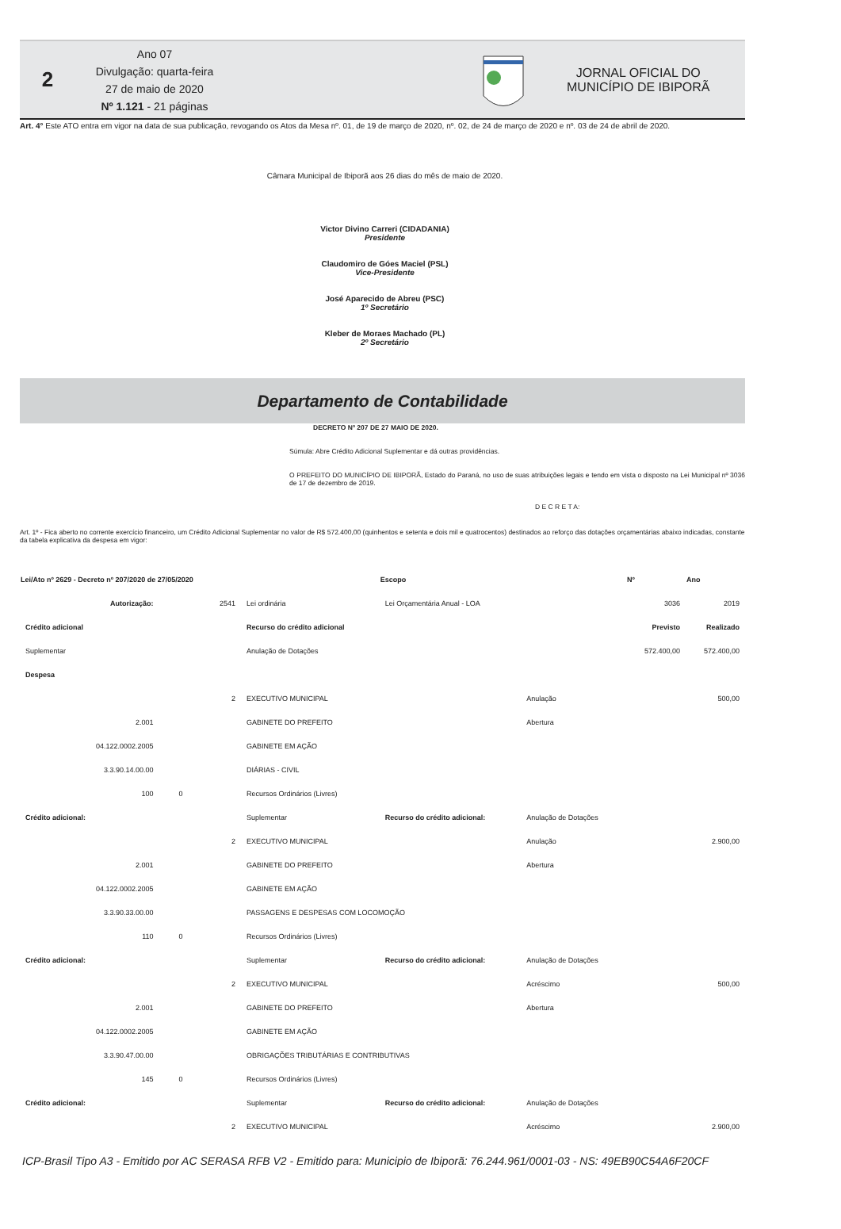2
Ano 07
Divulgação: quarta-feira
27 de maio de 2020
Nº 1.121 - 21 páginas
JORNAL OFICIAL DO
MUNICÍPIO DE IBIPORÃ
Art. 4° Este ATO entra em vigor na data de sua publicação, revogando os Atos da Mesa nº. 01, de 19 de março de 2020, nº. 02, de 24 de março de 2020 e nº. 03 de 24 de abril de 2020.
Câmara Municipal de Ibiporã aos 26 dias do mês de maio de 2020.
Victor Divino Carreri (CIDADANIA)
Presidente
Claudomiro de Góes Maciel (PSL)
Vice-Presidente
José Aparecido de Abreu (PSC)
1º Secretário
Kleber de Moraes Machado (PL)
2º Secretário
Departamento de Contabilidade
DECRETO Nº 207 DE 27 MAIO DE 2020.
Súmula: Abre Crédito Adicional Suplementar e dá outras providências.
O PREFEITO DO MUNICÍPIO DE IBIPORÃ, Estado do Paraná, no uso de suas atribuições legais e tendo em vista o disposto na Lei Municipal nº 3036 de 17 de dezembro de 2019.
D E C R E T A:
Art. 1º - Fica aberto no corrente exercício financeiro, um Crédito Adicional Suplementar no valor de R$ 572.400,00 (quinhentos e setenta e dois mil e quatrocentos) destinados ao reforço das dotações orçamentárias abaixo indicadas, constante da tabela explicativa da despesa em vigor:
| Lei/Ato nº 2629 - Decreto nº 207/2020 de 27/05/2020 | | | | Escopo | | Nº | Ano |
| Autorização: | | 2541 | Lei ordinária | Lei Orçamentária Anual - LOA | | 3036 | 2019 |
| Crédito adicional | | | Recurso do crédito adicional | | | Previsto | Realizado |
| Suplementar | | | Anulação de Dotações | | | 572.400,00 | 572.400,00 |
| Despesa | | | | | | | |
| | | 2 | EXECUTIVO MUNICIPAL | | Anulação | | 500,00 |
| 2.001 | | | GABINETE DO PREFEITO | | Abertura | | |
| 04.122.0002.2005 | | | GABINETE EM AÇÃO | | | | |
| 3.3.90.14.00.00 | | | DIÁRIAS - CIVIL | | | | |
| 100 | 0 | | Recursos Ordinários (Livres) | | | | |
| Crédito adicional: | | | Suplementar | Recurso do crédito adicional: | Anulação de Dotações | | |
| | | 2 | EXECUTIVO MUNICIPAL | | Anulação | | 2.900,00 |
| 2.001 | | | GABINETE DO PREFEITO | | Abertura | | |
| 04.122.0002.2005 | | | GABINETE EM AÇÃO | | | | |
| 3.3.90.33.00.00 | | | PASSAGENS E DESPESAS COM LOCOMOÇÃO | | | | |
| 110 | 0 | | Recursos Ordinários (Livres) | | | | |
| Crédito adicional: | | | Suplementar | Recurso do crédito adicional: | Anulação de Dotações | | |
| | | 2 | EXECUTIVO MUNICIPAL | | Acréscimo | | 500,00 |
| 2.001 | | | GABINETE DO PREFEITO | | Abertura | | |
| 04.122.0002.2005 | | | GABINETE EM AÇÃO | | | | |
| 3.3.90.47.00.00 | | | OBRIGAÇÕES TRIBUTÁRIAS E CONTRIBUTIVAS | | | | |
| 145 | 0 | | Recursos Ordinários (Livres) | | | | |
| Crédito adicional: | | | Suplementar | Recurso do crédito adicional: | Anulação de Dotações | | |
| | | 2 | EXECUTIVO MUNICIPAL | | Acréscimo | | 2.900,00 |
ICP-Brasil Tipo A3 - Emitido por AC SERASA RFB V2 - Emitido para: Municipio de Ibiporã: 76.244.961/0001-03 - NS: 49EB90C54A6F20CF